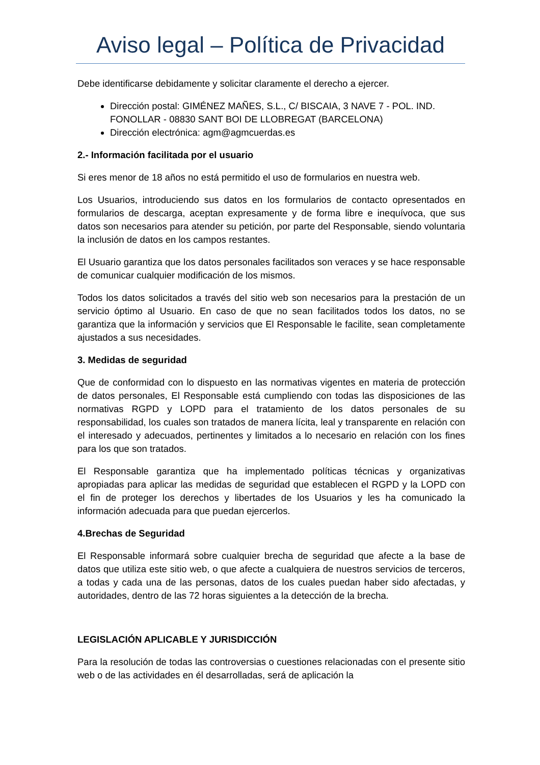Aviso legal – Política de Privacidad
Debe identificarse debidamente y solicitar claramente el derecho a ejercer.
Dirección postal: GIMÉNEZ MAÑES, S.L., C/ BISCAIA, 3 NAVE 7 - POL. IND. FONOLLAR - 08830 SANT BOI DE LLOBREGAT (BARCELONA)
Dirección electrónica: agm@agmcuerdas.es
2.- Información facilitada por el usuario
Si eres menor de 18 años no está permitido el uso de formularios en nuestra web.
Los Usuarios, introduciendo sus datos en los formularios de contacto opresentados en formularios de descarga, aceptan expresamente y de forma libre e inequívoca, que sus datos son necesarios para atender su petición, por parte del Responsable, siendo voluntaria la inclusión de datos en los campos restantes.
El Usuario garantiza que los datos personales facilitados son veraces y se hace responsable de comunicar cualquier modificación de los mismos.
Todos los datos solicitados a través del sitio web son necesarios para la prestación de un servicio óptimo al Usuario. En caso de que no sean facilitados todos los datos, no se garantiza que la información y servicios que El Responsable le facilite, sean completamente ajustados a sus necesidades.
3. Medidas de seguridad
Que de conformidad con lo dispuesto en las normativas vigentes en materia de protección de datos personales, El Responsable está cumpliendo con todas las disposiciones de las normativas RGPD y LOPD para el tratamiento de los datos personales de su responsabilidad, los cuales son tratados de manera lícita, leal y transparente en relación con el interesado y adecuados, pertinentes y limitados a lo necesario en relación con los fines para los que son tratados.
El Responsable garantiza que ha implementado políticas técnicas y organizativas apropiadas para aplicar las medidas de seguridad que establecen el RGPD y la LOPD con el fin de proteger los derechos y libertades de los Usuarios y les ha comunicado la información adecuada para que puedan ejercerlos.
4.Brechas de Seguridad
El Responsable informará sobre cualquier brecha de seguridad que afecte a la base de datos que utiliza este sitio web, o que afecte a cualquiera de nuestros servicios de terceros, a todas y cada una de las personas, datos de los cuales puedan haber sido afectadas, y autoridades, dentro de las 72 horas siguientes a la detección de la brecha.
LEGISLACIÓN APLICABLE Y JURISDICCIÓN
Para la resolución de todas las controversias o cuestiones relacionadas con el presente sitio web o de las actividades en él desarrolladas, será de aplicación la